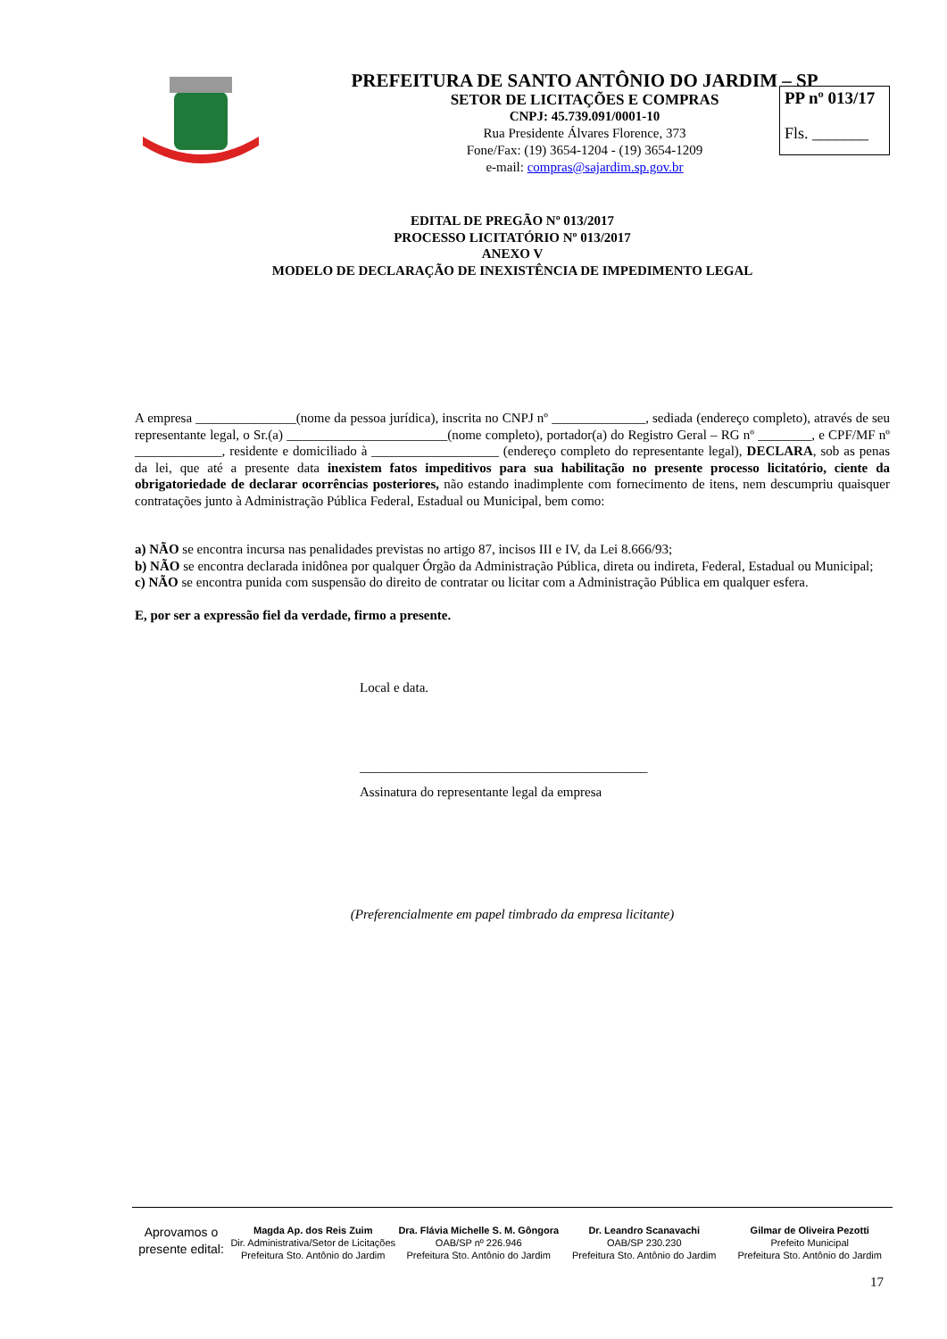PREFEITURA DE SANTO ANTÔNIO DO JARDIM – SP
SETOR DE LICITAÇÕES E COMPRAS
CNPJ: 45.739.091/0001-10
Rua Presidente Álvares Florence, 373
Fone/Fax: (19) 3654-1204 - (19) 3654-1209
e-mail: compras@sajardim.sp.gov.br
PP nº 013/17
Fls. _______
EDITAL DE PREGÃO Nº 013/2017
PROCESSO LICITATÓRIO Nº 013/2017
ANEXO V
MODELO DE DECLARAÇÃO DE INEXISTÊNCIA DE IMPEDIMENTO LEGAL
A empresa _______________(nome da pessoa jurídica), inscrita no CNPJ nº ______________, sediada (endereço completo), através de seu representante legal, o Sr.(a) ________________________(nome completo), portador(a) do Registro Geral – RG nº ________, e CPF/MF nº _____________, residente e domiciliado à ___________________ (endereço completo do representante legal), DECLARA, sob as penas da lei, que até a presente data inexistem fatos impeditivos para sua habilitação no presente processo licitatório, ciente da obrigatoriedade de declarar ocorrências posteriores, não estando inadimplente com fornecimento de itens, nem descumpriu quaisquer contratações junto à Administração Pública Federal, Estadual ou Municipal, bem como:
a) NÃO se encontra incursa nas penalidades previstas no artigo 87, incisos III e IV, da Lei 8.666/93;
b) NÃO se encontra declarada inidônea por qualquer Órgão da Administração Pública, direta ou indireta, Federal, Estadual ou Municipal;
c) NÃO se encontra punida com suspensão do direito de contratar ou licitar com a Administração Pública em qualquer esfera.
E, por ser a expressão fiel da verdade, firmo a presente.
Local e data.
___________________________________________
Assinatura do representante legal da empresa
(Preferencialmente em papel timbrado da empresa licitante)
Aprovamos o presente edital:
Magda Ap. dos Reis Zuim
Dir. Administrativa/Setor de Licitações
Prefeitura Sto. Antônio do Jardim
Dra. Flávia Michelle S. M. Gôngora
OAB/SP nº 226.946
Prefeitura Sto. Antônio do Jardim
Dr. Leandro Scanavachi
OAB/SP 230.230
Prefeitura Sto. Antônio do Jardim
Gilmar de Oliveira Pezotti
Prefeito Municipal
Prefeitura Sto. Antônio do Jardim
17